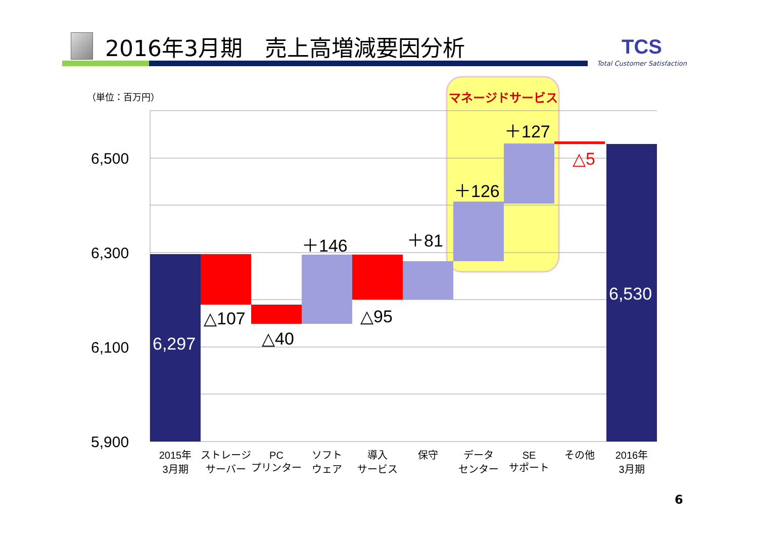2016年3月期　売上高増減要因分析
TCS
Total Customer Satisfaction
（単位：百万円）
マネージドサービス
6,500
6,300
6,100
5,900
6,297
△107
△40
＋146
△95
＋81
＋126
＋127
△5
6,530
2015年
3月期
ストレージ
サーバー
PC
プリンター
ソフト
ウェア
導入
サービス
保守
データ
センター
SE
サポート
その他
2016年
3月期
6